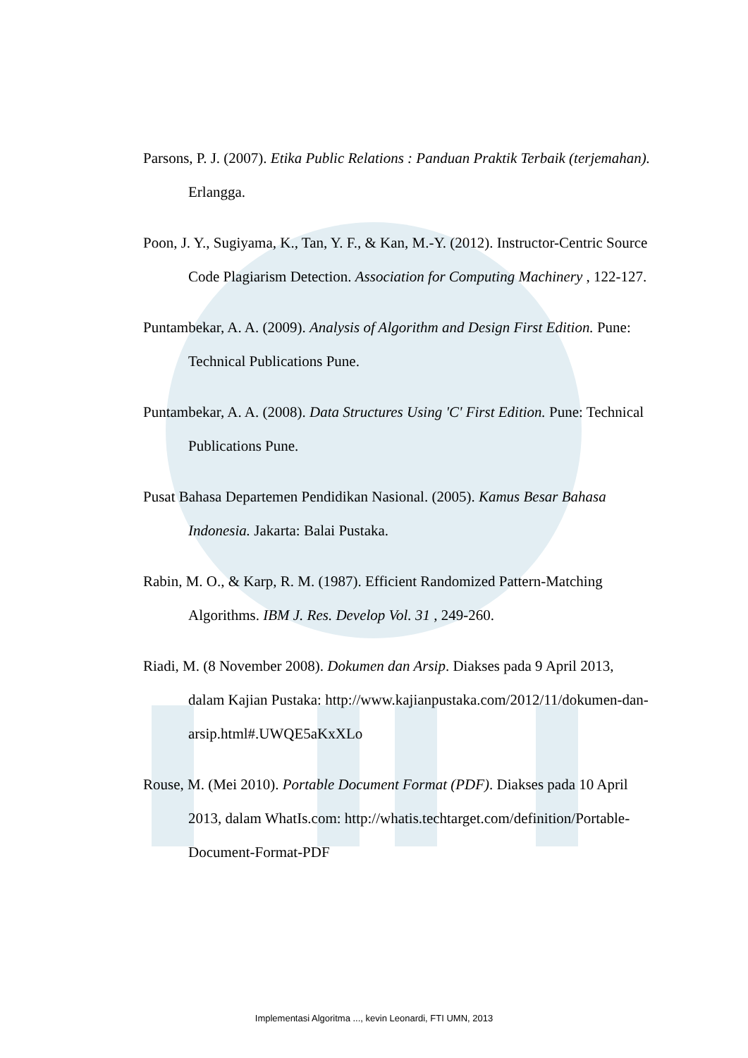Parsons, P. J. (2007). Etika Public Relations : Panduan Praktik Terbaik (terjemahan). Erlangga.
Poon, J. Y., Sugiyama, K., Tan, Y. F., & Kan, M.-Y. (2012). Instructor-Centric Source Code Plagiarism Detection. Association for Computing Machinery , 122-127.
Puntambekar, A. A. (2009). Analysis of Algorithm and Design First Edition. Pune: Technical Publications Pune.
Puntambekar, A. A. (2008). Data Structures Using 'C' First Edition. Pune: Technical Publications Pune.
Pusat Bahasa Departemen Pendidikan Nasional. (2005). Kamus Besar Bahasa Indonesia. Jakarta: Balai Pustaka.
Rabin, M. O., & Karp, R. M. (1987). Efficient Randomized Pattern-Matching Algorithms. IBM J. Res. Develop Vol. 31 , 249-260.
Riadi, M. (8 November 2008). Dokumen dan Arsip. Diakses pada 9 April 2013, dalam Kajian Pustaka: http://www.kajianpustaka.com/2012/11/dokumen-dan-arsip.html#.UWQE5aKxXLo
Rouse, M. (Mei 2010). Portable Document Format (PDF). Diakses pada 10 April 2013, dalam WhatIs.com: http://whatis.techtarget.com/definition/Portable-Document-Format-PDF
Implementasi Algoritma ..., kevin Leonardi, FTI UMN, 2013